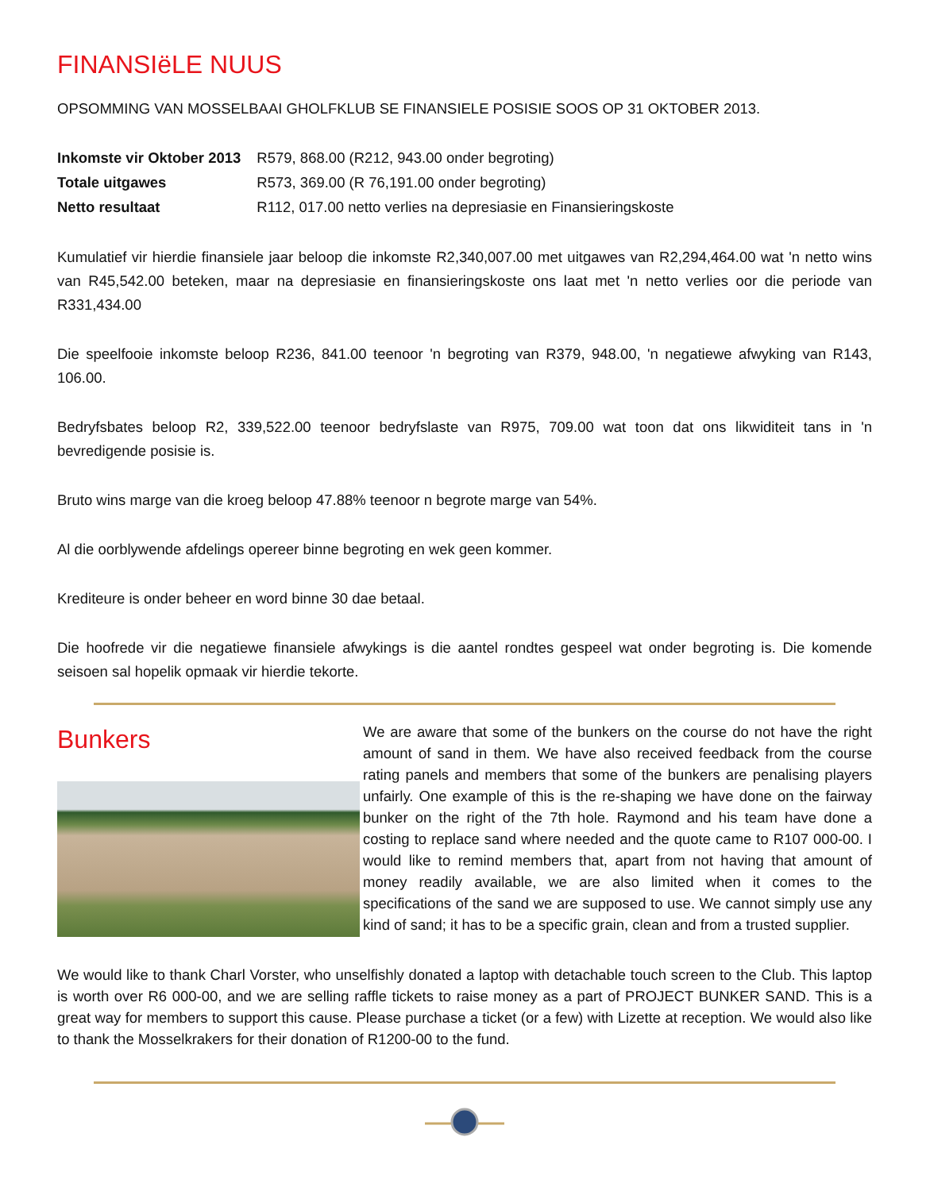FINANSIëLE NUUS
OPSOMMING VAN MOSSELBAAI GHOLFKLUB SE FINANSIELE POSISIE SOOS OP 31 OKTOBER 2013.
| Inkomste vir Oktober 2013 | R579, 868.00 (R212, 943.00 onder begroting) |
| Totale uitgawes | R573, 369.00 (R 76,191.00 onder begroting) |
| Netto resultaat | R112, 017.00 netto verlies na depresiasie en Finansieringskoste |
Kumulatief vir hierdie finansiele jaar beloop die inkomste R2,340,007.00 met uitgawes van R2,294,464.00 wat 'n netto wins van R45,542.00 beteken, maar na depresiasie en finansieringskoste ons laat met 'n netto verlies oor die periode van R331,434.00
Die speelfooie inkomste beloop R236, 841.00 teenoor 'n begroting van R379, 948.00, 'n negatiewe afwyking van R143, 106.00.
Bedryfsbates beloop R2, 339,522.00 teenoor bedryfslaste van R975, 709.00 wat toon dat ons likwiditeit tans in 'n bevredigende posisie is.
Bruto wins marge van die kroeg beloop 47.88% teenoor n begrote marge van 54%.
Al die oorblywende afdelings opereer binne begroting en wek geen kommer.
Krediteure is onder beheer en word binne 30 dae betaal.
Die hoofrede vir die negatiewe finansiele afwykings is die aantel rondtes gespeel wat onder begroting is. Die komende seisoen sal hopelik opmaak vir hierdie tekorte.
Bunkers
We are aware that some of the bunkers on the course do not have the right amount of sand in them. We have also received feedback from the course rating panels and members that some of the bunkers are penalising players unfairly. One example of this is the re-shaping we have done on the fairway bunker on the right of the 7th hole. Raymond and his team have done a costing to replace sand where needed and the quote came to R107 000-00. I would like to remind members that, apart from not having that amount of money readily available, we are also limited when it comes to the specifications of the sand we are supposed to use. We cannot simply use any kind of sand; it has to be a specific grain, clean and from a trusted supplier.
We would like to thank Charl Vorster, who unselfishly donated a laptop with detachable touch screen to the Club. This laptop is worth over R6 000-00, and we are selling raffle tickets to raise money as a part of PROJECT BUNKER SAND. This is a great way for members to support this cause. Please purchase a ticket (or a few) with Lizette at reception. We would also like to thank the Mosselkrakers for their donation of R1200-00 to the fund.